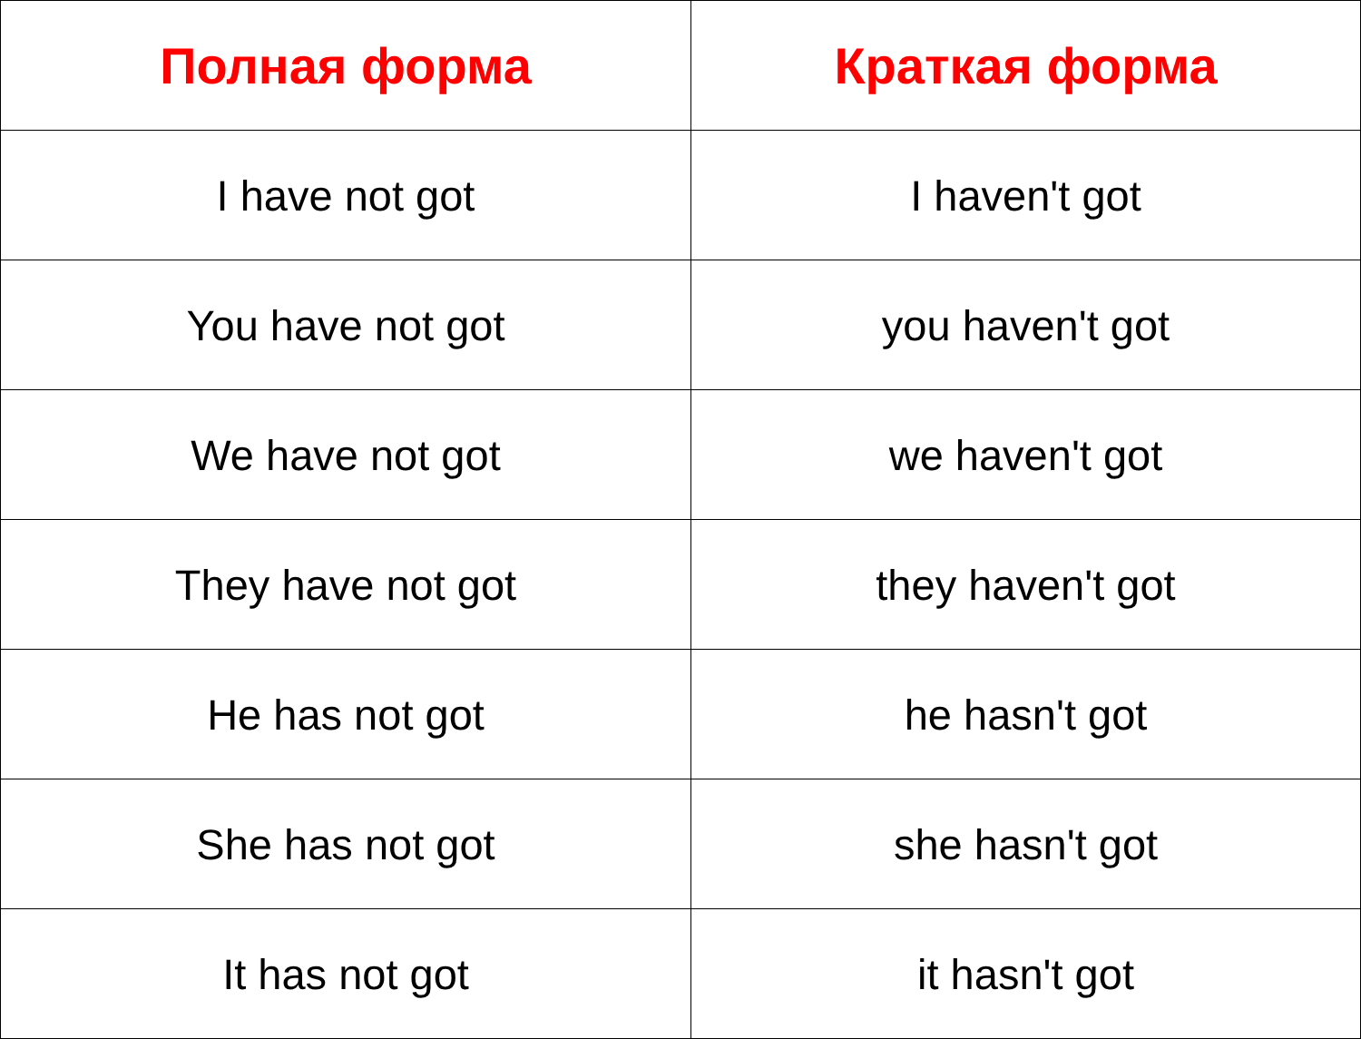| Полная форма | Краткая форма |
| --- | --- |
| I have not got | I haven't got |
| You have not got | you haven't got |
| We have not got | we haven't got |
| They have not got | they haven't got |
| He has not got | he hasn't got |
| She has not got | she hasn't got |
| It has not got | it hasn't got |